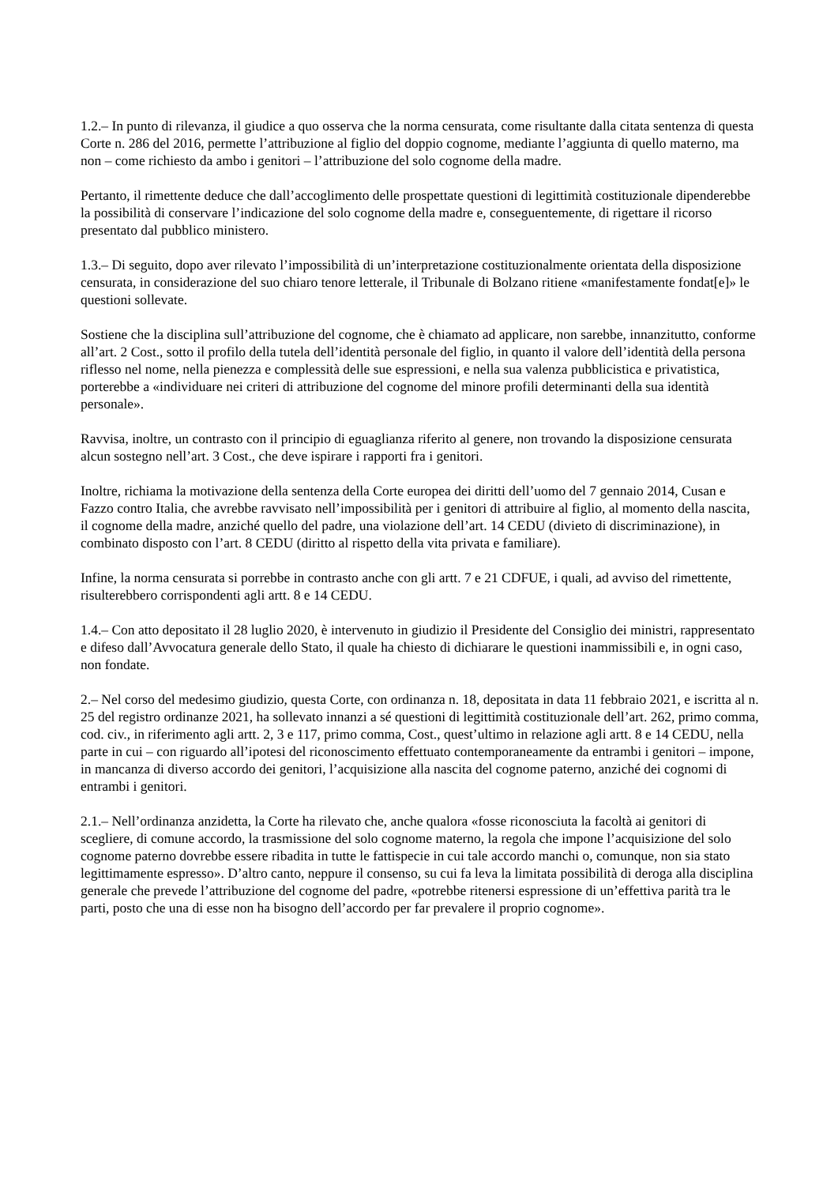1.2.– In punto di rilevanza, il giudice a quo osserva che la norma censurata, come risultante dalla citata sentenza di questa Corte n. 286 del 2016, permette l’attribuzione al figlio del doppio cognome, mediante l’aggiunta di quello materno, ma non – come richiesto da ambo i genitori – l’attribuzione del solo cognome della madre.
Pertanto, il rimettente deduce che dall’accoglimento delle prospettate questioni di legittimità costituzionale dipenderebbe la possibilità di conservare l’indicazione del solo cognome della madre e, conseguentemente, di rigettare il ricorso presentato dal pubblico ministero.
1.3.– Di seguito, dopo aver rilevato l’impossibilità di un’interpretazione costituzionalmente orientata della disposizione censurata, in considerazione del suo chiaro tenore letterale, il Tribunale di Bolzano ritiene «manifestamente fondat[e]» le questioni sollevate.
Sostiene che la disciplina sull’attribuzione del cognome, che è chiamato ad applicare, non sarebbe, innanzitutto, conforme all’art. 2 Cost., sotto il profilo della tutela dell’identità personale del figlio, in quanto il valore dell’identità della persona riflesso nel nome, nella pienezza e complessità delle sue espressioni, e nella sua valenza pubblicistica e privatistica, porterebbe a «individuare nei criteri di attribuzione del cognome del minore profili determinanti della sua identità personale».
Ravvisa, inoltre, un contrasto con il principio di eguaglianza riferito al genere, non trovando la disposizione censurata alcun sostegno nell’art. 3 Cost., che deve ispirare i rapporti fra i genitori.
Inoltre, richiama la motivazione della sentenza della Corte europea dei diritti dell’uomo del 7 gennaio 2014, Cusan e Fazzo contro Italia, che avrebbe ravvisato nell’impossibilità per i genitori di attribuire al figlio, al momento della nascita, il cognome della madre, anziché quello del padre, una violazione dell’art. 14 CEDU (divieto di discriminazione), in combinato disposto con l’art. 8 CEDU (diritto al rispetto della vita privata e familiare).
Infine, la norma censurata si porrebbe in contrasto anche con gli artt. 7 e 21 CDFUE, i quali, ad avviso del rimettente, risulterebbero corrispondenti agli artt. 8 e 14 CEDU.
1.4.– Con atto depositato il 28 luglio 2020, è intervenuto in giudizio il Presidente del Consiglio dei ministri, rappresentato e difeso dall’Avvocatura generale dello Stato, il quale ha chiesto di dichiarare le questioni inammissibili e, in ogni caso, non fondate.
2.– Nel corso del medesimo giudizio, questa Corte, con ordinanza n. 18, depositata in data 11 febbraio 2021, e iscritta al n. 25 del registro ordinanze 2021, ha sollevato innanzi a sé questioni di legittimità costituzionale dell’art. 262, primo comma, cod. civ., in riferimento agli artt. 2, 3 e 117, primo comma, Cost., quest’ultimo in relazione agli artt. 8 e 14 CEDU, nella parte in cui – con riguardo all’ipotesi del riconoscimento effettuato contemporaneamente da entrambi i genitori – impone, in mancanza di diverso accordo dei genitori, l’acquisizione alla nascita del cognome paterno, anziché dei cognomi di entrambi i genitori.
2.1.– Nell’ordinanza anzidetta, la Corte ha rilevato che, anche qualora «fosse riconosciuta la facoltà ai genitori di scegliere, di comune accordo, la trasmissione del solo cognome materno, la regola che impone l’acquisizione del solo cognome paterno dovrebbe essere ribadita in tutte le fattispecie in cui tale accordo manchi o, comunque, non sia stato legittimamente espresso». D’altro canto, neppure il consenso, su cui fa leva la limitata possibilità di deroga alla disciplina generale che prevede l’attribuzione del cognome del padre, «potrebbe ritenersi espressione di un’effettiva parità tra le parti, posto che una di esse non ha bisogno dell’accordo per far prevalere il proprio cognome».